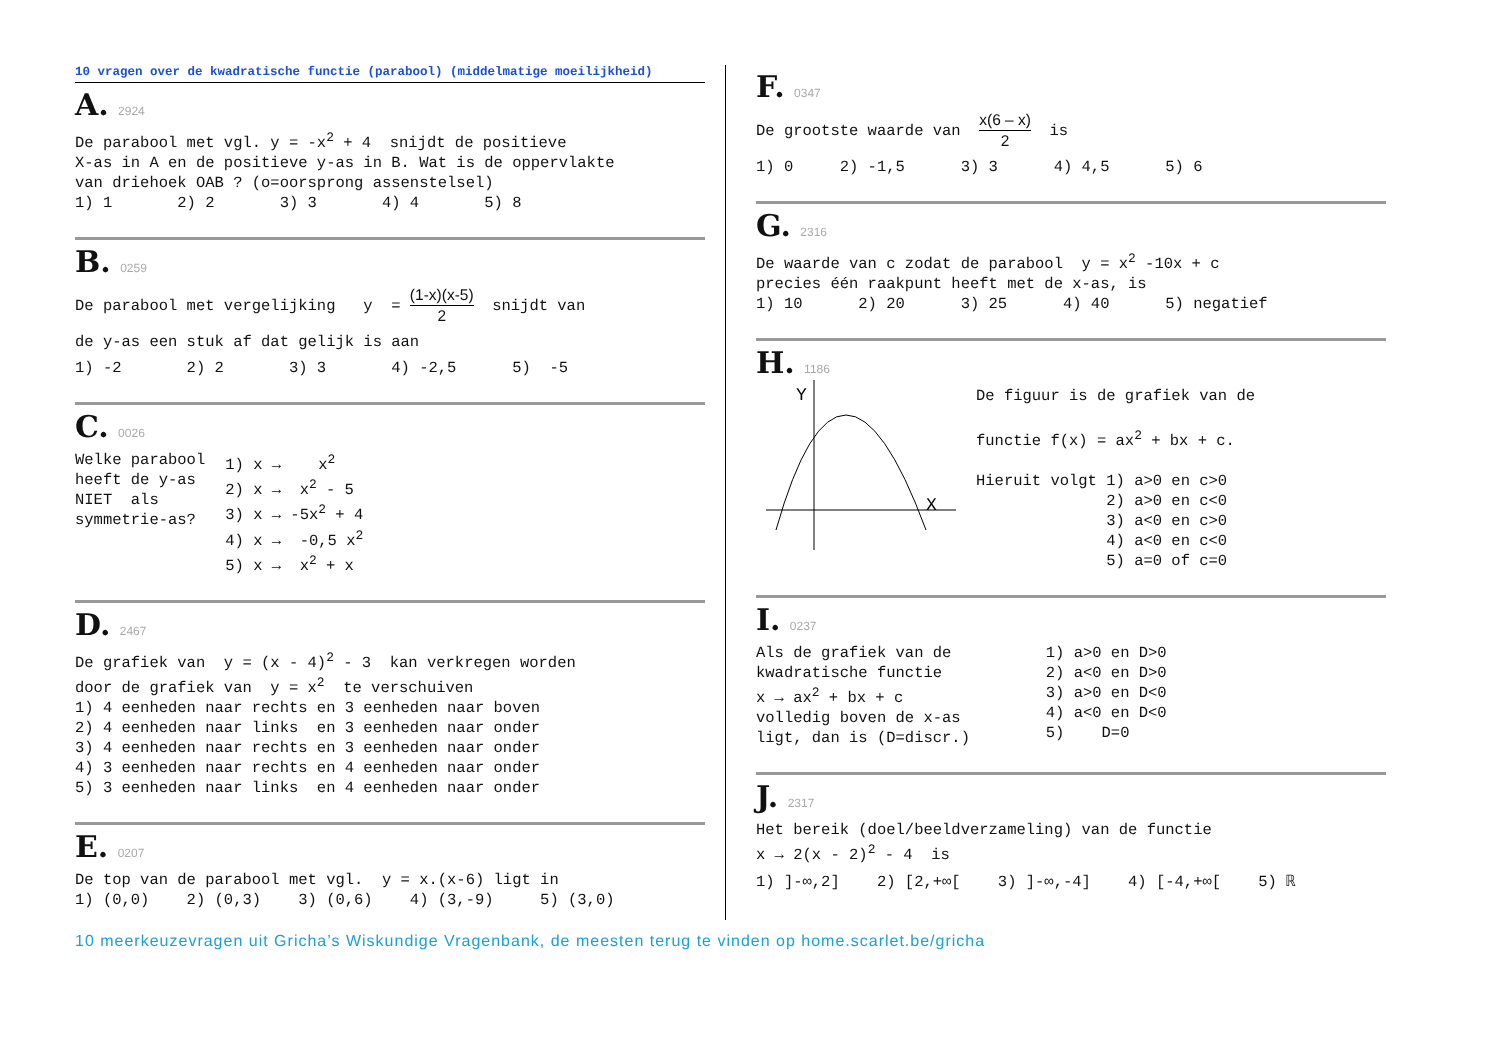10 vragen over de kwadratische functie (parabool) (middelmatige moeilijkheid)
A. 2924
De parabool met vgl. y = -x<sup>2</sup> + 4 snijdt de positieve X-as in A en de positieve y-as in B. Wat is de oppervlakte van driehoek OAB ? (o=oorsprong assenstelsel) 1) 1 2) 2 3) 3 4) 4 5) 8
B. 0259
De parabool met vergelijking y = (1-x)(x-5) 2 snijdt van
de y-as een stuk af dat gelijk is aan
1) -2 2) 2 3) 3 4) -2,5 5) -5
C. 0026
Welke parabool heeft de y-as NIET als symmetrie-as?
1) x → x<sup>2</sup> 2) x → x<sup>2</sup> - 5 3) x → -5x<sup>2</sup> + 4 4) x → -0,5 x<sup>2</sup> 5) x → x<sup>2</sup> + x
D. 2467
De grafiek van y = (x - 4)<sup>2</sup> - 3 kan verkregen worden door de grafiek van y = x<sup>2</sup> te verschuiven 1) 4 eenheden naar rechts en 3 eenheden naar boven 2) 4 eenheden naar links en 3 eenheden naar onder 3) 4 eenheden naar rechts en 3 eenheden naar onder 4) 3 eenheden naar rechts en 4 eenheden naar onder 5) 3 eenheden naar links en 4 eenheden naar onder
E. 0207
De top van de parabool met vgl. y = x.(x-6) ligt in 1) (0,0) 2) (0,3) 3) (0,6) 4) (3,-9) 5) (3,0)
F. 0347
De grootste waarde van x(6 – x) 2 is
1) 0 2) -1,5 3) 3 4) 4,5 5) 6
G. 2316
De waarde van c zodat de parabool y = x<sup>2</sup> -10x + c precies één raakpunt heeft met de x-as, is 1) 10 2) 20 3) 25 4) 40 5) negatief
H. 1186
Y
X
De figuur is de grafiek van de functie f(x) = ax<sup>2</sup> + bx + c. Hieruit volgt 1) a>0 en c>0 2) a>0 en c<0 3) a<0 en c>0 4) a<0 en c<0 5) a=0 of c=0
I. 0237
Als de grafiek van de kwadratische functie x → ax<sup>2</sup> + bx + c volledig boven de x-as ligt, dan is (D=discr.)
1) a>0 en D>0 2) a<0 en D>0 3) a>0 en D<0 4) a<0 en D<0 5) D=0
J. 2317
Het bereik (doel/beeldverzameling) van de functie x → 2(x - 2)<sup>2</sup> - 4 is
1) ]-∞,2] 2) [2,+∞[ 3) ]-∞,-4] 4) [-4,+∞[ 5) ℝ
10 meerkeuzevragen uit Gricha’s Wiskundige Vragenbank, de meesten terug te vinden op home.scarlet.be/gricha